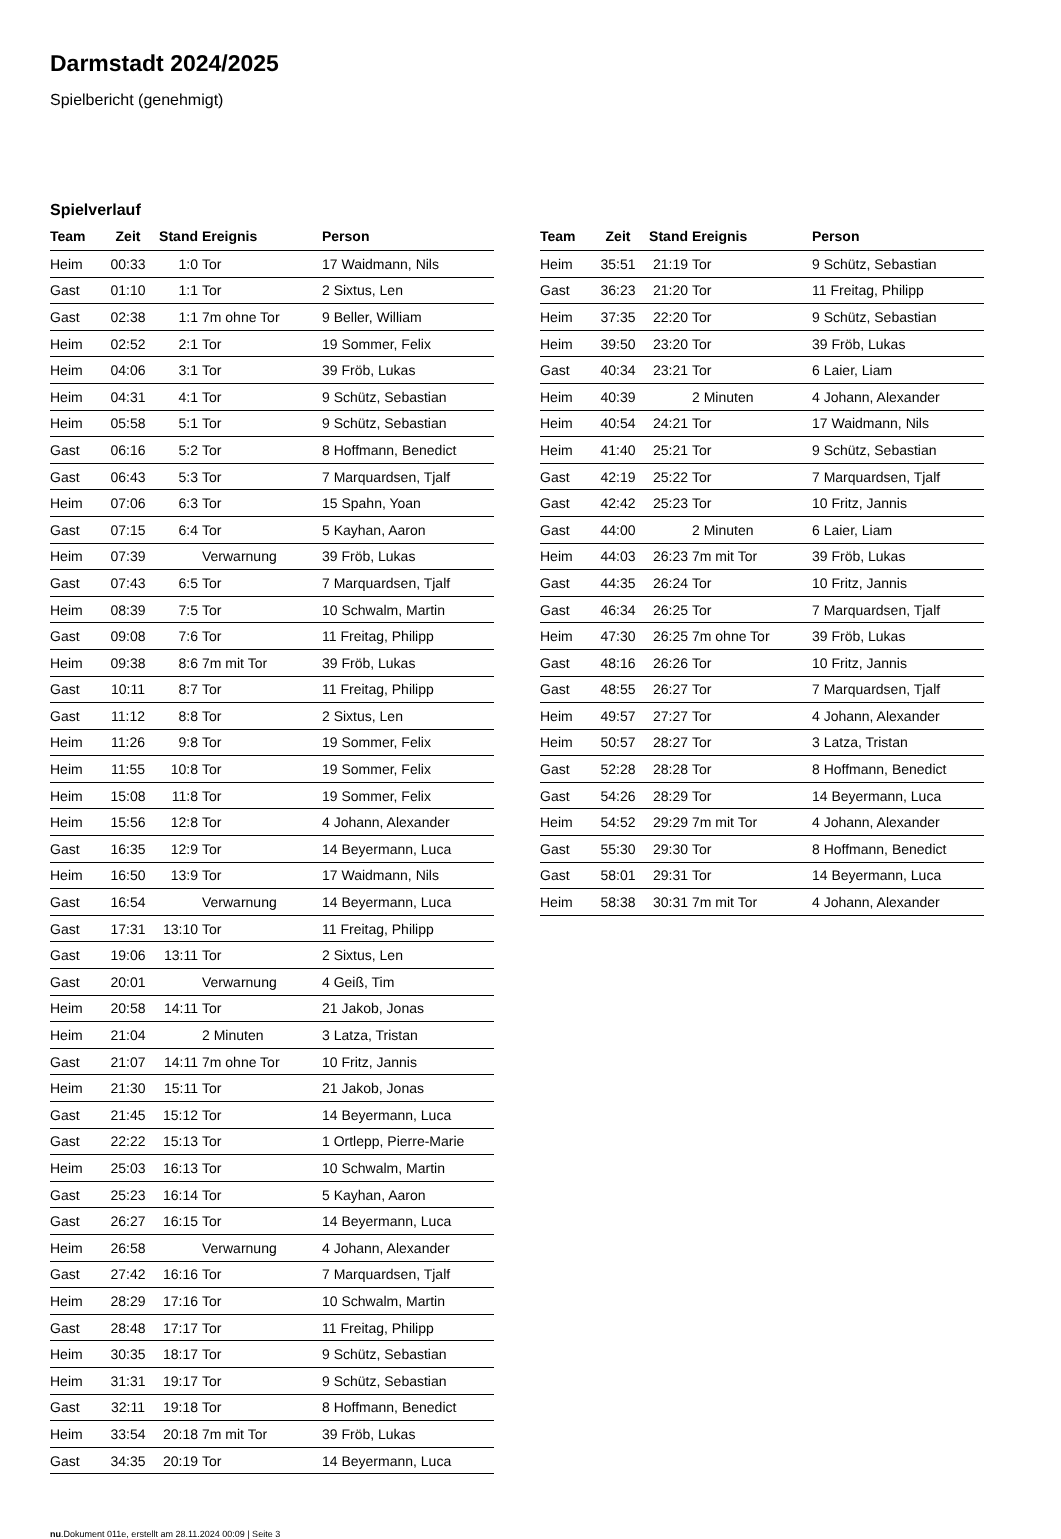Darmstadt 2024/2025
Spielbericht (genehmigt)
Spielverlauf
| Team | Zeit | Stand | Ereignis | Person |
| --- | --- | --- | --- | --- |
| Heim | 00:33 | 1:0 | Tor | 17 Waidmann, Nils |
| Gast | 01:10 | 1:1 | Tor | 2 Sixtus, Len |
| Gast | 02:38 | 1:1 | 7m ohne Tor | 9 Beller, William |
| Heim | 02:52 | 2:1 | Tor | 19 Sommer, Felix |
| Heim | 04:06 | 3:1 | Tor | 39 Fröb, Lukas |
| Heim | 04:31 | 4:1 | Tor | 9 Schütz, Sebastian |
| Heim | 05:58 | 5:1 | Tor | 9 Schütz, Sebastian |
| Gast | 06:16 | 5:2 | Tor | 8 Hoffmann, Benedict |
| Gast | 06:43 | 5:3 | Tor | 7 Marquardsen, Tjalf |
| Heim | 07:06 | 6:3 | Tor | 15 Spahn, Yoan |
| Gast | 07:15 | 6:4 | Tor | 5 Kayhan, Aaron |
| Heim | 07:39 | | Verwarnung | 39 Fröb, Lukas |
| Gast | 07:43 | 6:5 | Tor | 7 Marquardsen, Tjalf |
| Heim | 08:39 | 7:5 | Tor | 10 Schwalm, Martin |
| Gast | 09:08 | 7:6 | Tor | 11 Freitag, Philipp |
| Heim | 09:38 | 8:6 | 7m mit Tor | 39 Fröb, Lukas |
| Gast | 10:11 | 8:7 | Tor | 11 Freitag, Philipp |
| Gast | 11:12 | 8:8 | Tor | 2 Sixtus, Len |
| Heim | 11:26 | 9:8 | Tor | 19 Sommer, Felix |
| Heim | 11:55 | 10:8 | Tor | 19 Sommer, Felix |
| Heim | 15:08 | 11:8 | Tor | 19 Sommer, Felix |
| Heim | 15:56 | 12:8 | Tor | 4 Johann, Alexander |
| Gast | 16:35 | 12:9 | Tor | 14 Beyermann, Luca |
| Heim | 16:50 | 13:9 | Tor | 17 Waidmann, Nils |
| Gast | 16:54 | | Verwarnung | 14 Beyermann, Luca |
| Gast | 17:31 | 13:10 | Tor | 11 Freitag, Philipp |
| Gast | 19:06 | 13:11 | Tor | 2 Sixtus, Len |
| Gast | 20:01 | | Verwarnung | 4 Geiß, Tim |
| Heim | 20:58 | 14:11 | Tor | 21 Jakob, Jonas |
| Heim | 21:04 | | 2 Minuten | 3 Latza, Tristan |
| Gast | 21:07 | 14:11 | 7m ohne Tor | 10 Fritz, Jannis |
| Heim | 21:30 | 15:11 | Tor | 21 Jakob, Jonas |
| Gast | 21:45 | 15:12 | Tor | 14 Beyermann, Luca |
| Gast | 22:22 | 15:13 | Tor | 1 Ortlepp, Pierre-Marie |
| Heim | 25:03 | 16:13 | Tor | 10 Schwalm, Martin |
| Gast | 25:23 | 16:14 | Tor | 5 Kayhan, Aaron |
| Gast | 26:27 | 16:15 | Tor | 14 Beyermann, Luca |
| Heim | 26:58 | | Verwarnung | 4 Johann, Alexander |
| Gast | 27:42 | 16:16 | Tor | 7 Marquardsen, Tjalf |
| Heim | 28:29 | 17:16 | Tor | 10 Schwalm, Martin |
| Gast | 28:48 | 17:17 | Tor | 11 Freitag, Philipp |
| Heim | 30:35 | 18:17 | Tor | 9 Schütz, Sebastian |
| Heim | 31:31 | 19:17 | Tor | 9 Schütz, Sebastian |
| Gast | 32:11 | 19:18 | Tor | 8 Hoffmann, Benedict |
| Heim | 33:54 | 20:18 | 7m mit Tor | 39 Fröb, Lukas |
| Gast | 34:35 | 20:19 | Tor | 14 Beyermann, Luca |
| Team | Zeit | Stand | Ereignis | Person |
| --- | --- | --- | --- | --- |
| Heim | 35:51 | 21:19 | Tor | 9 Schütz, Sebastian |
| Gast | 36:23 | 21:20 | Tor | 11 Freitag, Philipp |
| Heim | 37:35 | 22:20 | Tor | 9 Schütz, Sebastian |
| Heim | 39:50 | 23:20 | Tor | 39 Fröb, Lukas |
| Gast | 40:34 | 23:21 | Tor | 6 Laier, Liam |
| Heim | 40:39 | | 2 Minuten | 4 Johann, Alexander |
| Heim | 40:54 | 24:21 | Tor | 17 Waidmann, Nils |
| Heim | 41:40 | 25:21 | Tor | 9 Schütz, Sebastian |
| Gast | 42:19 | 25:22 | Tor | 7 Marquardsen, Tjalf |
| Gast | 42:42 | 25:23 | Tor | 10 Fritz, Jannis |
| Gast | 44:00 | | 2 Minuten | 6 Laier, Liam |
| Heim | 44:03 | 26:23 | 7m mit Tor | 39 Fröb, Lukas |
| Gast | 44:35 | 26:24 | Tor | 10 Fritz, Jannis |
| Gast | 46:34 | 26:25 | Tor | 7 Marquardsen, Tjalf |
| Heim | 47:30 | 26:25 | 7m ohne Tor | 39 Fröb, Lukas |
| Gast | 48:16 | 26:26 | Tor | 10 Fritz, Jannis |
| Gast | 48:55 | 26:27 | Tor | 7 Marquardsen, Tjalf |
| Heim | 49:57 | 27:27 | Tor | 4 Johann, Alexander |
| Heim | 50:57 | 28:27 | Tor | 3 Latza, Tristan |
| Gast | 52:28 | 28:28 | Tor | 8 Hoffmann, Benedict |
| Gast | 54:26 | 28:29 | Tor | 14 Beyermann, Luca |
| Heim | 54:52 | 29:29 | 7m mit Tor | 4 Johann, Alexander |
| Gast | 55:30 | 29:30 | Tor | 8 Hoffmann, Benedict |
| Gast | 58:01 | 29:31 | Tor | 14 Beyermann, Luca |
| Heim | 58:38 | 30:31 | 7m mit Tor | 4 Johann, Alexander |
nu.Dokument 011e, erstellt am 28.11.2024 00:09 | Seite 3